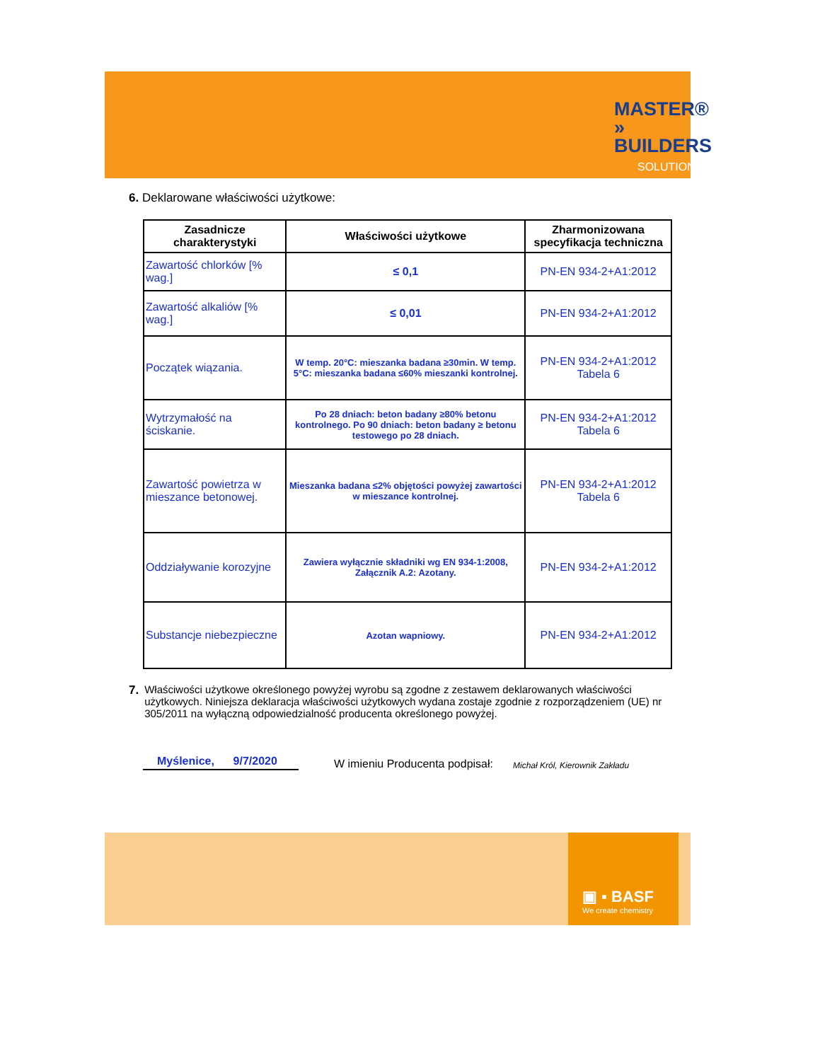MASTER®
» BUILDERS
SOLUTIONS
6. Deklarowane właściwości użytkowe:
| Zasadnicze charakterystyki | Właściwości użytkowe | Zharmonizowana specyfikacja techniczna |
| --- | --- | --- |
| Zawartość chlorków [% wag.] | ≤ 0,1 | PN-EN 934-2+A1:2012 |
| Zawartość alkaliów [% wag.] | ≤ 0,01 | PN-EN 934-2+A1:2012 |
| Początek wiązania. | W temp. 20°C: mieszanka badana ≥30min. W temp. 5°C: mieszanka badana ≤60% mieszanki kontrolnej. | PN-EN 934-2+A1:2012 Tabela 6 |
| Wytrzymałość na ściskanie. | Po 28 dniach: beton badany ≥80% betonu kontrolnego. Po 90 dniach: beton badany ≥ betonu testowego po 28 dniach. | PN-EN 934-2+A1:2012 Tabela 6 |
| Zawartość powietrza w mieszance betonowej. | Mieszanka badana ≤2% objętości powyżej zawartości w mieszance kontrolnej. | PN-EN 934-2+A1:2012 Tabela 6 |
| Oddziaływanie korozyjne | Zawiera wyłącznie składniki wg EN 934-1:2008, Załącznik A.2: Azotany. | PN-EN 934-2+A1:2012 |
| Substancje niebezpieczne | Azotan wapniowy. | PN-EN 934-2+A1:2012 |
7. Właściwości użytkowe określonego powyżej wyrobu są zgodne z zestawem deklarowanych właściwości użytkowych. Niniejsza deklaracja właściwości użytkowych wydana zostaje zgodnie z rozporządzeniem (UE) nr 305/2011 na wyłączną odpowiedzialność producenta określonego powyżej.
Myślenice, 9/7/2020 W imieniu Producenta podpisał: Michał Król, Kierownik Zakładu
▣ ▪ BASF
We create chemistry